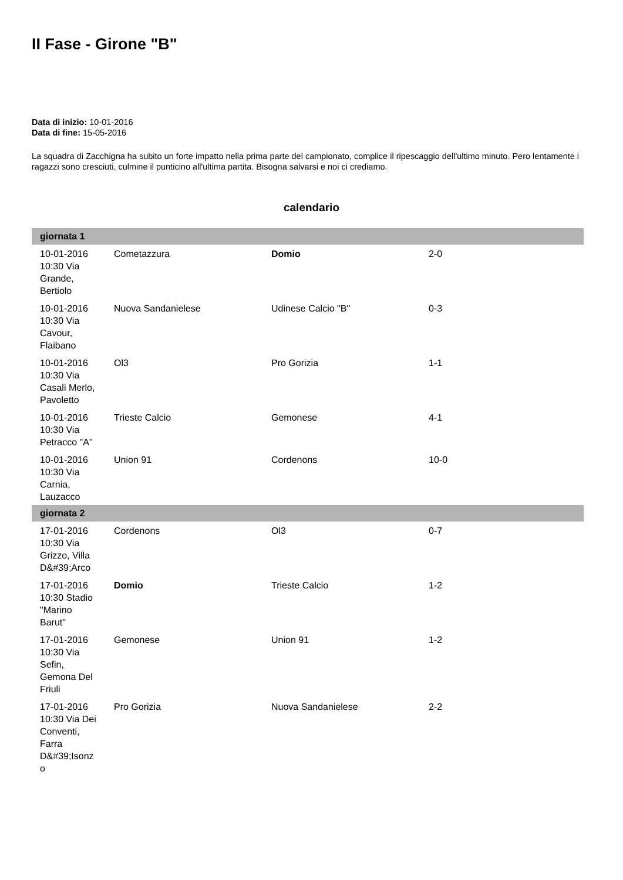II Fase - Girone "B"
Data di inizio: 10-01-2016
Data di fine: 15-05-2016
La squadra di Zacchigna ha subito un forte impatto nella prima parte del campionato, complice il ripescaggio dell'ultimo minuto. Pero lentamente i ragazzi sono cresciuti, culmine il punticino all'ultima partita. Bisogna salvarsi e noi ci crediamo.
calendario
| giornata 1 | | | |
| --- | --- | --- | --- |
| 10-01-2016 10:30 Via Grande, Bertiolo | Cometazzura | Domio | 2-0 |
| 10-01-2016 10:30 Via Cavour, Flaibano | Nuova Sandanielese | Udinese Calcio "B" | 0-3 |
| 10-01-2016 10:30 Via Casali Merlo, Pavoletto | Ol3 | Pro Gorizia | 1-1 |
| 10-01-2016 10:30 Via Petracco "A" | Trieste Calcio | Gemonese | 4-1 |
| 10-01-2016 10:30 Via Carnia, Lauzacco | Union 91 | Cordenons | 10-0 |
| giornata 2 | | | |
| 17-01-2016 10:30 Via Grizzo, Villa D&#39;Arco | Cordenons | Ol3 | 0-7 |
| 17-01-2016 10:30 Stadio "Marino Barut" | Domio | Trieste Calcio | 1-2 |
| 17-01-2016 10:30 Via Sefin, Gemona Del Friuli | Gemonese | Union 91 | 1-2 |
| 17-01-2016 10:30 Via Dei Conventi, Farra D&#39;Isonz o | Pro Gorizia | Nuova Sandanielese | 2-2 |